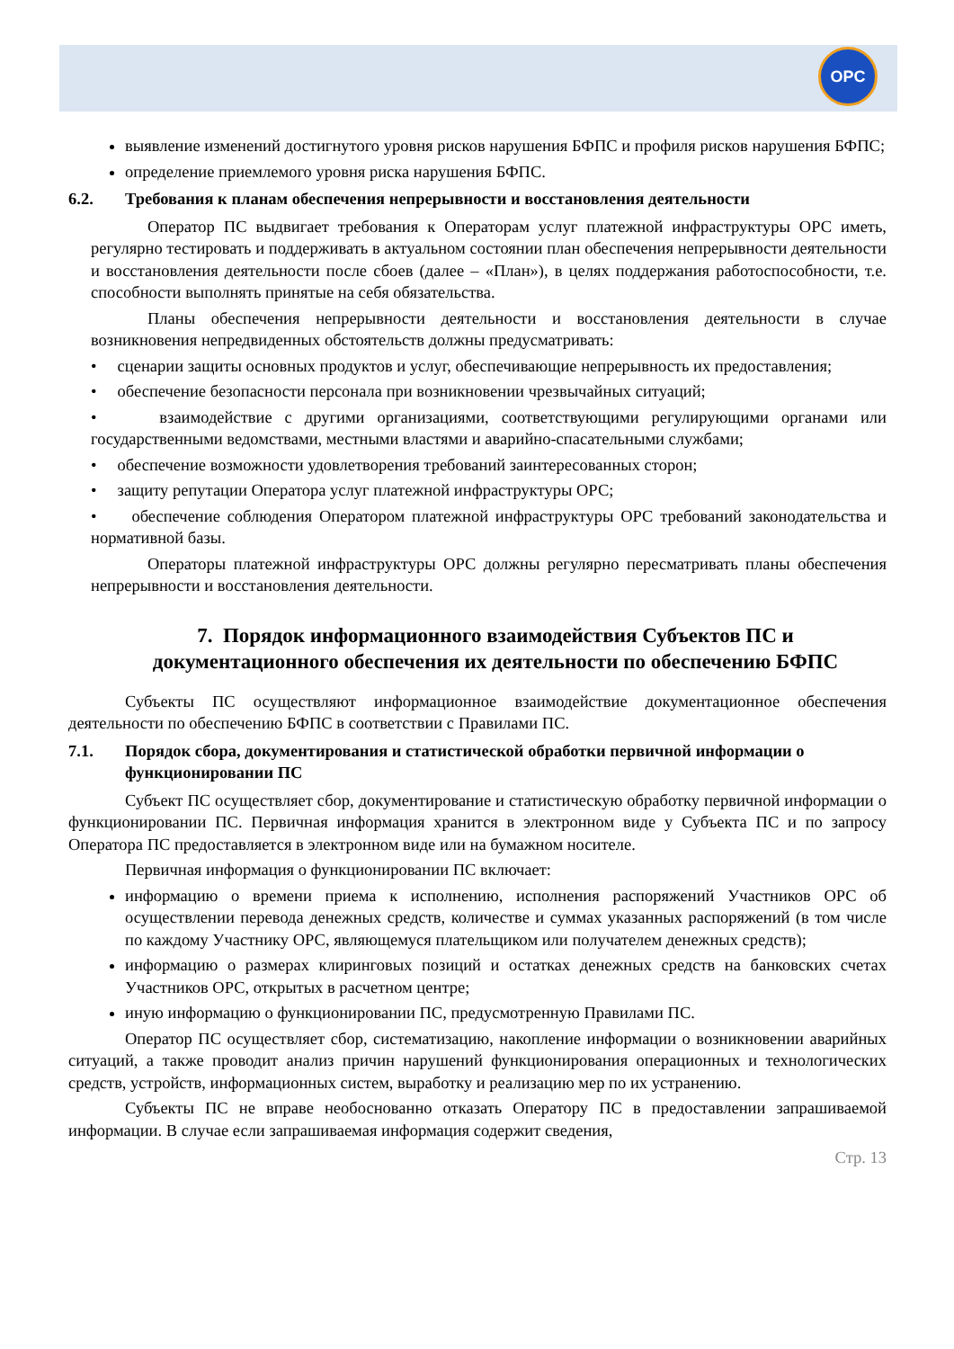OPC
выявление изменений достигнутого уровня рисков нарушения БФПС и профиля рисков нарушения БФПС;
определение приемлемого уровня риска нарушения БФПС.
6.2. Требования к планам обеспечения непрерывности и восстановления деятельности
Оператор ПС выдвигает требования к Операторам услуг платежной инфраструктуры ОРС иметь, регулярно тестировать и поддерживать в актуальном состоянии план обеспечения непрерывности деятельности и восстановления деятельности после сбоев (далее – «План»), в целях поддержания работоспособности, т.е. способности выполнять принятые на себя обязательства.
Планы обеспечения непрерывности деятельности и восстановления деятельности в случае возникновения непредвиденных обстоятельств должны предусматривать:
• сценарии защиты основных продуктов и услуг, обеспечивающие непрерывность их предоставления;
• обеспечение безопасности персонала при возникновении чрезвычайных ситуаций;
• взаимодействие с другими организациями, соответствующими регулирующими органами или государственными ведомствами, местными властями и аварийно-спасательными службами;
• обеспечение возможности удовлетворения требований заинтересованных сторон;
• защиту репутации Оператора услуг платежной инфраструктуры ОРС;
• обеспечение соблюдения Оператором платежной инфраструктуры ОРС требований законодательства и нормативной базы.
Операторы платежной инфраструктуры ОРС должны регулярно пересматривать планы обеспечения непрерывности и восстановления деятельности.
7. Порядок информационного взаимодействия Субъектов ПС и документационного обеспечения их деятельности по обеспечению БФПС
Субъекты ПС осуществляют информационное взаимодействие документационное обеспечения деятельности по обеспечению БФПС в соответствии с Правилами ПС.
7.1. Порядок сбора, документирования и статистической обработки первичной информации о функционировании ПС
Субъект ПС осуществляет сбор, документирование и статистическую обработку первичной информации о функционировании ПС. Первичная информация хранится в электронном виде у Субъекта ПС и по запросу Оператора ПС предоставляется в электронном виде или на бумажном носителе.
Первичная информация о функционировании ПС включает:
информацию о времени приема к исполнению, исполнения распоряжений Участников ОРС об осуществлении перевода денежных средств, количестве и суммах указанных распоряжений (в том числе по каждому Участнику ОРС, являющемуся плательщиком или получателем денежных средств);
информацию о размерах клиринговых позиций и остатках денежных средств на банковских счетах Участников ОРС, открытых в расчетном центре;
иную информацию о функционировании ПС, предусмотренную Правилами ПС.
Оператор ПС осуществляет сбор, систематизацию, накопление информации о возникновении аварийных ситуаций, а также проводит анализ причин нарушений функционирования операционных и технологических средств, устройств, информационных систем, выработку и реализацию мер по их устранению.
Субъекты ПС не вправе необоснованно отказать Оператору ПС в предоставлении запрашиваемой информации. В случае если запрашиваемая информация содержит сведения,
Стр. 13